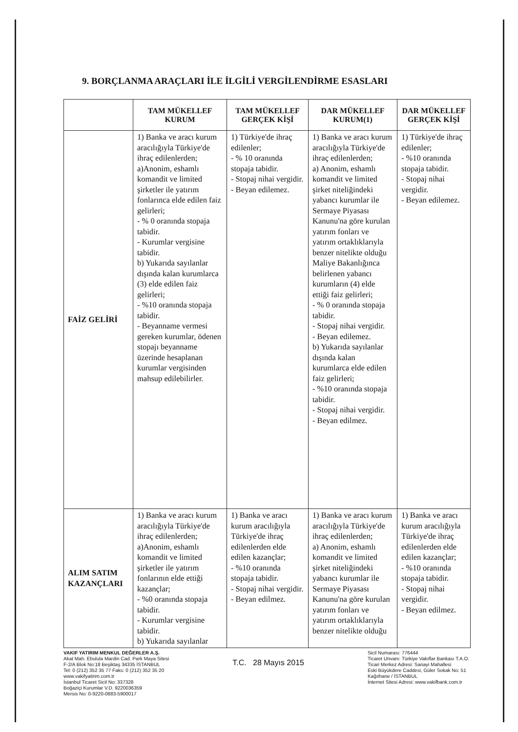9. BORÇLANMA ARAÇLARI İLE İLGİLİ VERGİLENDİRME ESASLARI
| | TAM MÜKELLEF KURUM | TAM MÜKELLEF GERÇEK KİŞİ | DAR MÜKELLEF KURUM(1) | DAR MÜKELLEF GERÇEK KİŞİ |
| --- | --- | --- | --- | --- |
| FAİZ GELİRİ | 1) Banka ve aracı kurum aracılığıyla Türkiye'de ihraç edilenlerden; a)Anonim, eshamlı komandit ve limited şirketler ile yatırım fonlarınca elde edilen faiz gelirleri; - % 0 oranında stopaja tabidir. - Kurumlar vergisine tabidir. b) Yukarıda sayılanlar dışında kalan kurumlarca (3) elde edilen faiz gelirleri; - %10 oranında stopaja tabidir. - Beyanname vermesi gereken kurumlar, ödenen stopajı beyanname üzerinde hesaplanan kurumlar vergisinden mahsup edilebilirler. | 1) Türkiye'de ihraç edilenler; - % 10 oranında stopaja tabidir. - Stopaj nihai vergidir. - Beyan edilemez. | 1) Banka ve aracı kurum aracılığıyla Türkiye'de ihraç edilenlerden; a) Anonim, eshamlı komandit ve limited şirket niteliğindeki yabancı kurumlar ile Sermaye Piyasası Kanunu'na göre kurulan yatırım fonları ve yatırım ortaklıklarıyla benzer nitelikte olduğu Maliye Bakanlığınca belirlenen yabancı kurumların (4) elde ettiği faiz gelirleri; - % 0 oranında stopaja tabidir. - Stopaj nihai vergidir. - Beyan edilemez. b) Yukarıda sayılanlar dışında kalan kurumlarca elde edilen faiz gelirleri; - %10 oranında stopaja tabidir. - Stopaj nihai vergidir. - Beyan edilmez. | 1) Türkiye'de ihraç edilenler; - %10 oranında stopaja tabidir. - Stopaj nihai vergidir. - Beyan edilemez. |
| ALIM SATIM KAZANÇLARI | 1) Banka ve aracı kurum aracılığıyla Türkiye'de ihraç edilenlerden; a)Anonim, eshamlı komandit ve limited şirketler ile yatırım fonlarının elde ettiği kazançlar; - %0 oranında stopaja tabidir. - Kurumlar vergisine tabidir. b) Yukarıda sayılanlar | 1) Banka ve aracı kurum aracılığıyla Türkiye'de ihraç edilenlerden elde edilen kazançlar; - %10 oranında stopaja tabidir. - Stopaj nihai vergidir. - Beyan edilmez. | 1) Banka ve aracı kurum aracılığıyla Türkiye'de ihraç edilenlerden; a) Anonim, eshamlı komandit ve limited şirket niteliğindeki yabancı kurumlar ile Sermaye Piyasası Kanunu'na göre kurulan yatırım fonları ve yatırım ortaklıklarıyla benzer nitelikte olduğu | 1) Banka ve aracı kurum aracılığıyla Türkiye'de ihraç edilenlerden elde edilen kazançlar; - %10 oranında stopaja tabidir. - Stopaj nihai vergidir. - Beyan edilmez. |
VAKIF YATIRIM MENKUL DEĞERLER A.Ş.
Akat Mah. Ebulula Mardin Cad. Park Maya Sitesi
F-2/A Blok No:18 Beşiktaş 34335 İSTANBUL
Tel: 0 (212) 352 35 77 Faks: 0 (212) 352 35 20
www.vakifyatirim.com.tr
İstanbul Ticaret Sicil No: 337328
Boğaziçi Kurumlar V.D. 9220036359
Mersis No: 0-9220-0883-5900017
T.C. 28 Mayıs 2015
Sicil Numarası: 776444
Ticaret Unvanı: Türkiye Vakıflar Bankası T.A.O.
Ticari Merkez Adresi: Sanayi Mahallesi
Eski Büyükdere Caddesi, Güler Sokak No: 51
Kağıthane / İSTANBUL
İnternet Sitesi Adresi: www.vakifbank.com.tr